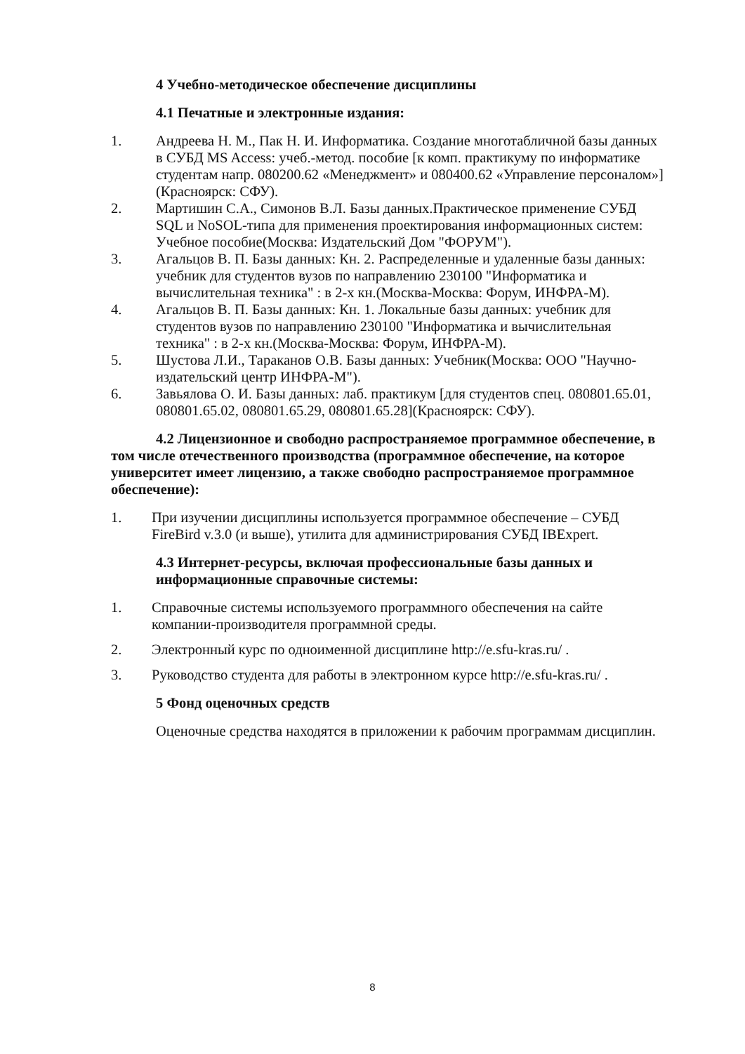4 Учебно-методическое обеспечение дисциплины
4.1 Печатные и электронные издания:
1. Андреева Н. М., Пак Н. И. Информатика. Создание многотабличной базы данных в СУБД MS Access: учеб.-метод. пособие [к комп. практикуму по информатике студентам напр. 080200.62 «Менеджмент» и 080400.62 «Управление персоналом»](Красноярск: СФУ).
2. Мартишин С.А., Симонов В.Л. Базы данных.Практическое применение СУБД SQL и NoSOL-типа для применения проектирования информационных систем: Учебное пособие(Москва: Издательский Дом "ФОРУМ").
3. Агальцов В. П. Базы данных: Кн. 2. Распределенные и удаленные базы данных: учебник для студентов вузов по направлению 230100 "Информатика и вычислительная техника" : в 2-х кн.(Москва-Москва: Форум, ИНФРА-М).
4. Агальцов В. П. Базы данных: Кн. 1. Локальные базы данных: учебник для студентов вузов по направлению 230100 "Информатика и вычислительная техника" : в 2-х кн.(Москва-Москва: Форум, ИНФРА-М).
5. Шустова Л.И., Тараканов О.В. Базы данных: Учебник(Москва: ООО "Научно-издательский центр ИНФРА-М").
6. Завьялова О. И. Базы данных: лаб. практикум [для студентов спец. 080801.65.01, 080801.65.02, 080801.65.29, 080801.65.28](Красноярск: СФУ).
4.2 Лицензионное и свободно распространяемое программное обеспечение, в том числе отечественного производства (программное обеспечение, на которое университет имеет лицензию, а также свободно распространяемое программное обеспечение):
1. При изучении дисциплины используется программное обеспечение – СУБД FireBird v.3.0 (и выше), утилита для администрирования СУБД IBExpert.
4.3 Интернет-ресурсы, включая профессиональные базы данных и информационные справочные системы:
1. Справочные системы используемого программного обеспечения на сайте компании-производителя программной среды.
2. Электронный курс по одноименной дисциплине http://e.sfu-kras.ru/ .
3. Руководство студента для работы в электронном курсе http://e.sfu-kras.ru/ .
5 Фонд оценочных средств
Оценочные средства находятся в приложении к рабочим программам дисциплин.
8